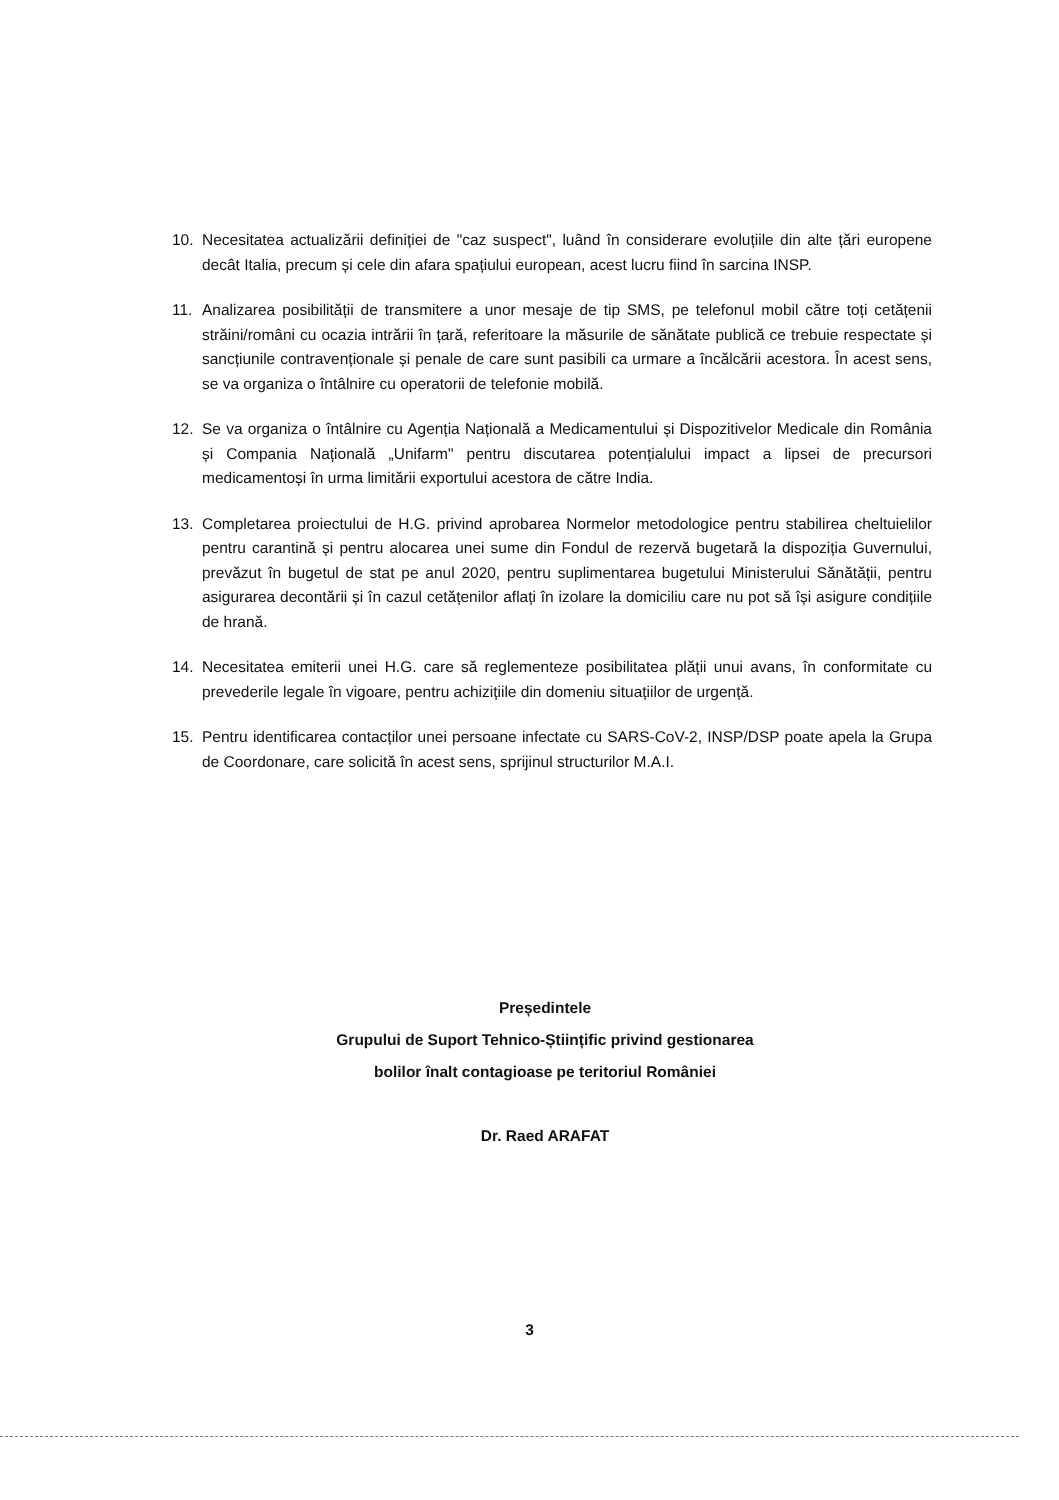10. Necesitatea actualizării definiției de "caz suspect", luând în considerare evoluțiile din alte țări europene decât Italia, precum și cele din afara spațiului european, acest lucru fiind în sarcina INSP.
11. Analizarea posibilității de transmitere a unor mesaje de tip SMS, pe telefonul mobil către toți cetățenii străini/români cu ocazia intrării în țară, referitoare la măsurile de sănătate publică ce trebuie respectate și sancțiunile contravenționale și penale de care sunt pasibili ca urmare a încălcării acestora. În acest sens, se va organiza o întâlnire cu operatorii de telefonie mobilă.
12. Se va organiza o întâlnire cu Agenția Națională a Medicamentului și Dispozitivelor Medicale din România și Compania Națională „Unifarm" pentru discutarea potențialului impact a lipsei de precursori medicamentoși în urma limitării exportului acestora de către India.
13. Completarea proiectului de H.G. privind aprobarea Normelor metodologice pentru stabilirea cheltuielilor pentru carantină și pentru alocarea unei sume din Fondul de rezervă bugetară la dispoziția Guvernului, prevăzut în bugetul de stat pe anul 2020, pentru suplimentarea bugetului Ministerului Sănătății, pentru asigurarea decontării și în cazul cetățenilor aflați în izolare la domiciliu care nu pot să își asigure condițiile de hrană.
14. Necesitatea emiterii unei H.G. care să reglementeze posibilitatea plății unui avans, în conformitate cu prevederile legale în vigoare, pentru achizițiile din domeniu situațiilor de urgență.
15. Pentru identificarea contacților unei persoane infectate cu SARS-CoV-2, INSP/DSP poate apela la Grupa de Coordonare, care solicită în acest sens, sprijinul structurilor M.A.I.
Președintele
Grupului de Suport Tehnico-Științific privind gestionarea
bolilor înalt contagioase pe teritoriul României
Dr. Raed ARAFAT
3